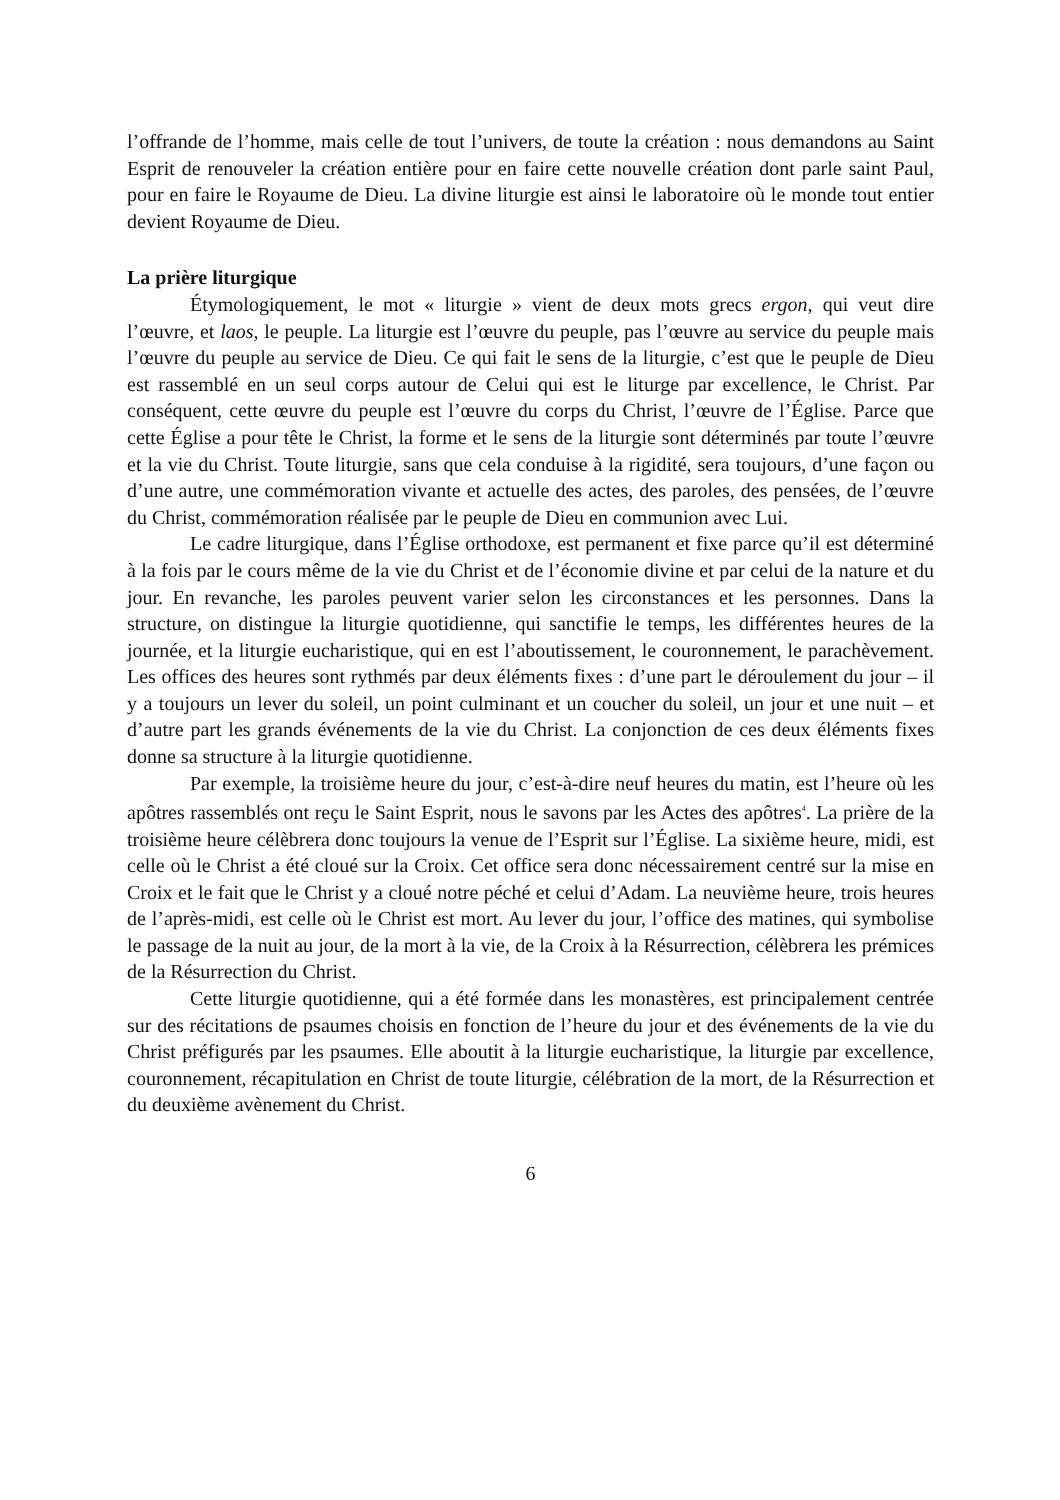l’offrande de l’homme, mais celle de tout l’univers, de toute la création : nous demandons au Saint Esprit de renouveler la création entière pour en faire cette nouvelle création dont parle saint Paul, pour en faire le Royaume de Dieu. La divine liturgie est ainsi le laboratoire où le monde tout entier devient Royaume de Dieu.
La prière liturgique
Étymologiquement, le mot « liturgie » vient de deux mots grecs ergon, qui veut dire l’œuvre, et laos, le peuple. La liturgie est l’œuvre du peuple, pas l’œuvre au service du peuple mais l’œuvre du peuple au service de Dieu. Ce qui fait le sens de la liturgie, c’est que le peuple de Dieu est rassemblé en un seul corps autour de Celui qui est le liturge par excellence, le Christ. Par conséquent, cette œuvre du peuple est l’œuvre du corps du Christ, l’œuvre de l’Église. Parce que cette Église a pour tête le Christ, la forme et le sens de la liturgie sont déterminés par toute l’œuvre et la vie du Christ. Toute liturgie, sans que cela conduise à la rigidité, sera toujours, d’une façon ou d’une autre, une commémoration vivante et actuelle des actes, des paroles, des pensées, de l’œuvre du Christ, commémoration réalisée par le peuple de Dieu en communion avec Lui.
Le cadre liturgique, dans l’Église orthodoxe, est permanent et fixe parce qu’il est déterminé à la fois par le cours même de la vie du Christ et de l’économie divine et par celui de la nature et du jour. En revanche, les paroles peuvent varier selon les circonstances et les personnes. Dans la structure, on distingue la liturgie quotidienne, qui sanctifie le temps, les différentes heures de la journée, et la liturgie eucharistique, qui en est l’aboutissement, le couronnement, le parachèvement. Les offices des heures sont rythmés par deux éléments fixes : d’une part le déroulement du jour – il y a toujours un lever du soleil, un point culminant et un coucher du soleil, un jour et une nuit – et d’autre part les grands événements de la vie du Christ. La conjonction de ces deux éléments fixes donne sa structure à la liturgie quotidienne.
Par exemple, la troisième heure du jour, c’est-à-dire neuf heures du matin, est l’heure où les apôtres rassemblés ont reçu le Saint Esprit, nous le savons par les Actes des apôtres<sup>4</sup>. La prière de la troisième heure célèbrera donc toujours la venue de l’Esprit sur l’Église. La sixième heure, midi, est celle où le Christ a été cloué sur la Croix. Cet office sera donc nécessairement centré sur la mise en Croix et le fait que le Christ y a cloué notre péché et celui d’Adam. La neuvième heure, trois heures de l’après-midi, est celle où le Christ est mort. Au lever du jour, l’office des matines, qui symbolise le passage de la nuit au jour, de la mort à la vie, de la Croix à la Résurrection, célèbrera les prémices de la Résurrection du Christ.
Cette liturgie quotidienne, qui a été formée dans les monastères, est principalement centrée sur des récitations de psaumes choisis en fonction de l’heure du jour et des événements de la vie du Christ préfigurés par les psaumes. Elle aboutit à la liturgie eucharistique, la liturgie par excellence, couronnement, récapitulation en Christ de toute liturgie, célébration de la mort, de la Résurrection et du deuxième avènement du Christ.
6